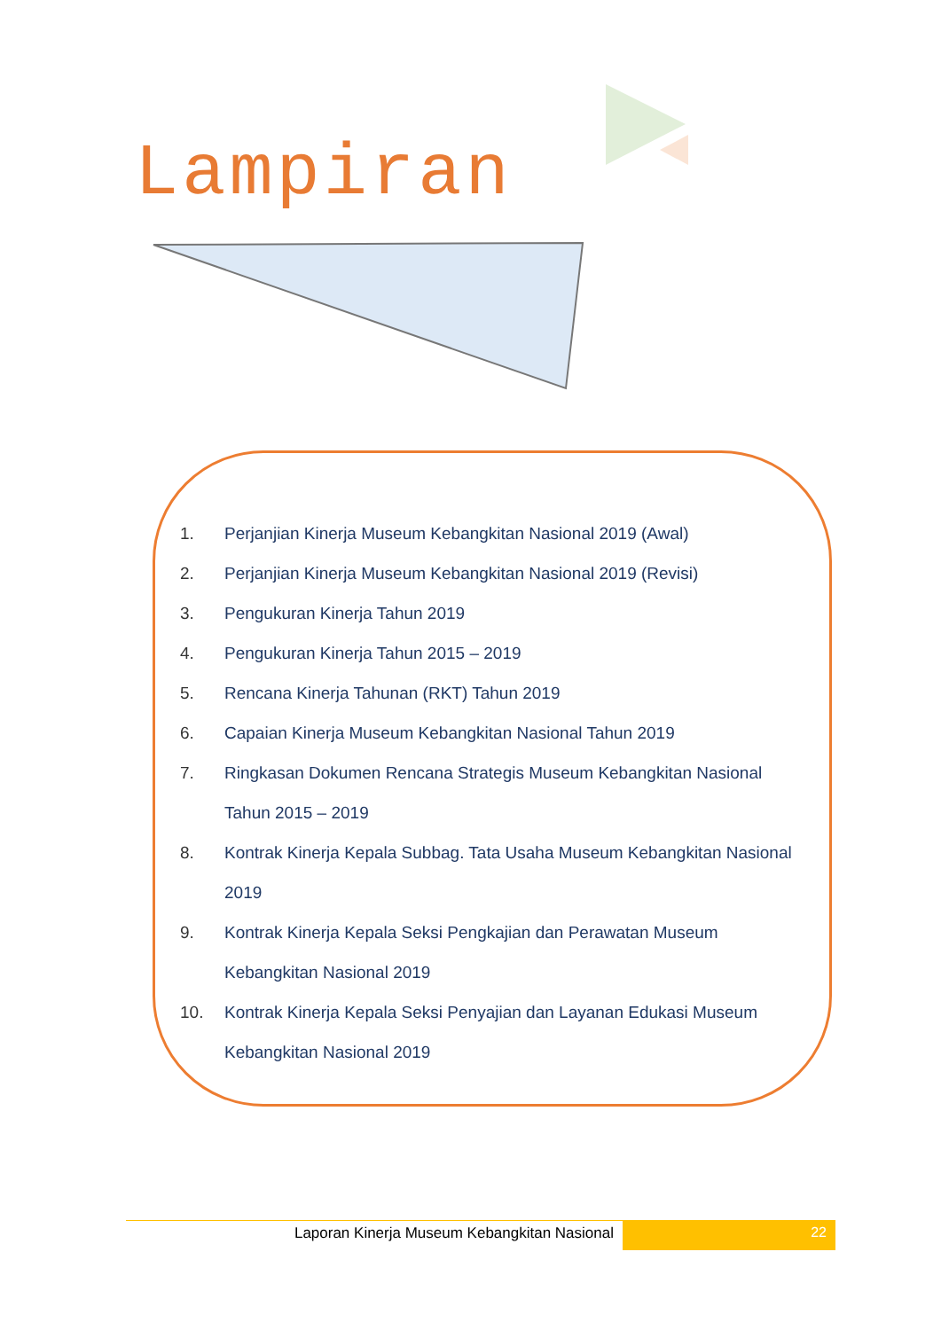Lampiran
1. Perjanjian Kinerja Museum Kebangkitan Nasional 2019 (Awal)
2. Perjanjian Kinerja Museum Kebangkitan Nasional 2019 (Revisi)
3. Pengukuran Kinerja Tahun 2019
4. Pengukuran Kinerja Tahun 2015 – 2019
5. Rencana Kinerja Tahunan (RKT) Tahun 2019
6. Capaian Kinerja Museum Kebangkitan Nasional Tahun 2019
7. Ringkasan Dokumen Rencana Strategis Museum Kebangkitan Nasional Tahun 2015 – 2019
8. Kontrak Kinerja Kepala Subbag. Tata Usaha Museum Kebangkitan Nasional 2019
9. Kontrak Kinerja Kepala Seksi Pengkajian dan Perawatan Museum Kebangkitan Nasional 2019
10. Kontrak Kinerja Kepala Seksi Penyajian dan Layanan Edukasi Museum Kebangkitan Nasional 2019
Laporan Kinerja Museum Kebangkitan Nasional
22